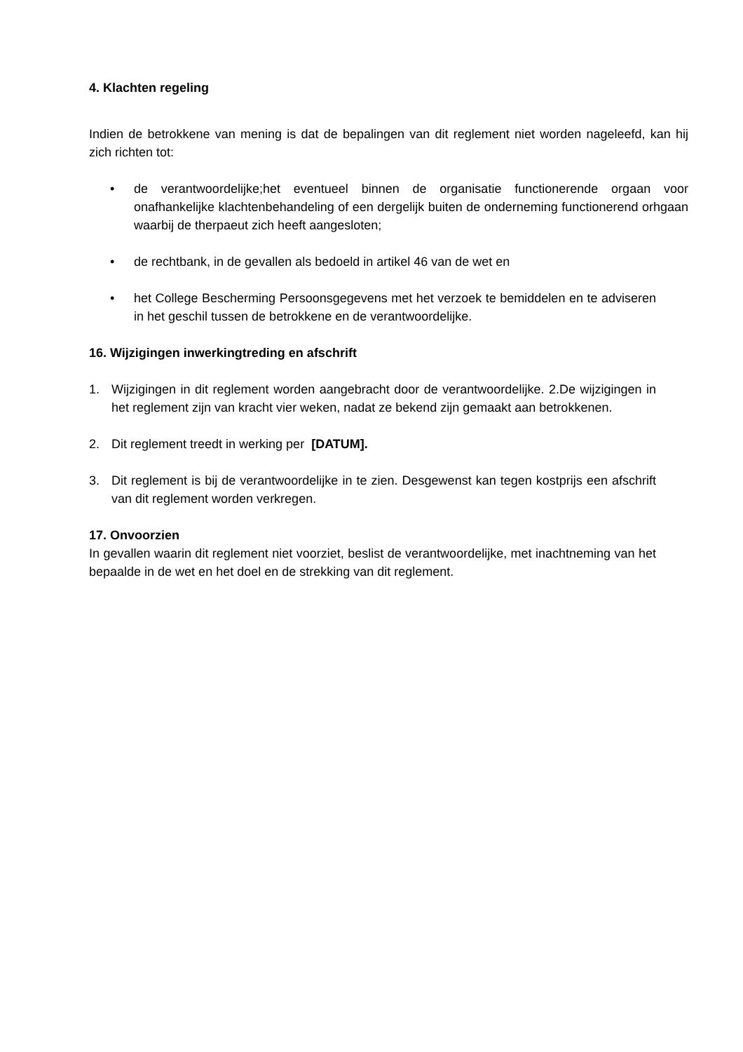4. Klachten regeling
Indien de betrokkene van mening is dat de bepalingen van dit reglement niet worden nageleefd, kan hij zich richten tot:
• de verantwoordelijke;het eventueel binnen de organisatie functionerende orgaan voor onafhankelijke klachtenbehandeling of een dergelijk buiten de onderneming functionerend orhgaan waarbij de therpaeut zich heeft aangesloten;
• de rechtbank, in de gevallen als bedoeld in artikel 46 van de wet en
• het College Bescherming Persoonsgegevens met het verzoek te bemiddelen en te adviseren in het geschil tussen de betrokkene en de verantwoordelijke.
16. Wijzigingen inwerkingtreding en afschrift
1. Wijzigingen in dit reglement worden aangebracht door de verantwoordelijke. 2.De wijzigingen in het reglement zijn van kracht vier weken, nadat ze bekend zijn gemaakt aan betrokkenen.
2. Dit reglement treedt in werking per [DATUM].
3. Dit reglement is bij de verantwoordelijke in te zien. Desgewenst kan tegen kostprijs een afschrift van dit reglement worden verkregen.
17. Onvoorzien
In gevallen waarin dit reglement niet voorziet, beslist de verantwoordelijke, met inachtneming van het bepaalde in de wet en het doel en de strekking van dit reglement.